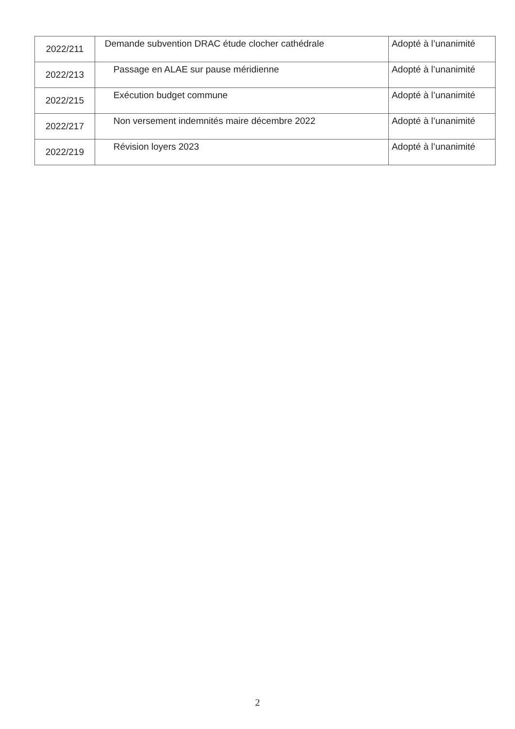| 2022/211 | Demande subvention DRAC étude clocher cathédrale | Adopté à l’unanimité |
| 2022/213 | Passage en ALAE sur pause méridienne | Adopté à l’unanimité |
| 2022/215 | Exécution budget commune | Adopté à l’unanimité |
| 2022/217 | Non versement indemnités maire décembre 2022 | Adopté à l’unanimité |
| 2022/219 | Révision loyers 2023 | Adopté à l’unanimité |
2